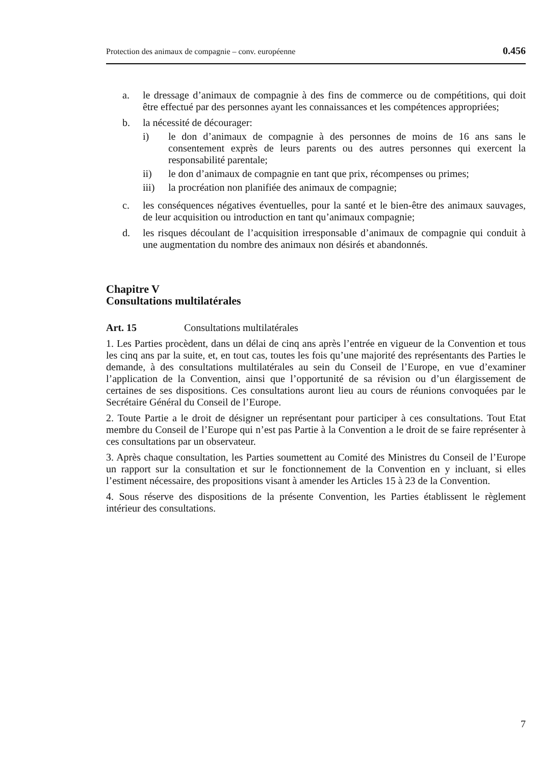Protection des animaux de compagnie – conv. européenne 0.456
a. le dressage d’animaux de compagnie à des fins de commerce ou de compétitions, qui doit être effectué par des personnes ayant les connaissances et les compétences appropriées;
b. la nécessité de décourager:
i) le don d’animaux de compagnie à des personnes de moins de 16 ans sans le consentement exprès de leurs parents ou des autres personnes qui exercent la responsabilité parentale;
ii) le don d’animaux de compagnie en tant que prix, récompenses ou primes;
iii) la procréation non planifiée des animaux de compagnie;
c. les conséquences négatives éventuelles, pour la santé et le bien-être des animaux sauvages, de leur acquisition ou introduction en tant qu’animaux compagnie;
d. les risques découlant de l’acquisition irresponsable d’animaux de compagnie qui conduit à une augmentation du nombre des animaux non désirés et abandonnés.
Chapitre V
Consultations multilatérales
Art. 15 Consultations multilatérales
1. Les Parties procèdent, dans un délai de cinq ans après l’entrée en vigueur de la Convention et tous les cinq ans par la suite, et, en tout cas, toutes les fois qu’une majorité des représentants des Parties le demande, à des consultations multilatérales au sein du Conseil de l’Europe, en vue d’examiner l’application de la Convention, ainsi que l’opportunité de sa révision ou d’un élargissement de certaines de ses dispositions. Ces consultations auront lieu au cours de réunions convoquées par le Secrétaire Général du Conseil de l’Europe.
2. Toute Partie a le droit de désigner un représentant pour participer à ces consultations. Tout Etat membre du Conseil de l’Europe qui n’est pas Partie à la Convention a le droit de se faire représenter à ces consultations par un observateur.
3. Après chaque consultation, les Parties soumettent au Comité des Ministres du Conseil de l’Europe un rapport sur la consultation et sur le fonctionnement de la Convention en y incluant, si elles l’estiment nécessaire, des propositions visant à amender les Articles 15 à 23 de la Convention.
4. Sous réserve des dispositions de la présente Convention, les Parties établissent le règlement intérieur des consultations.
7